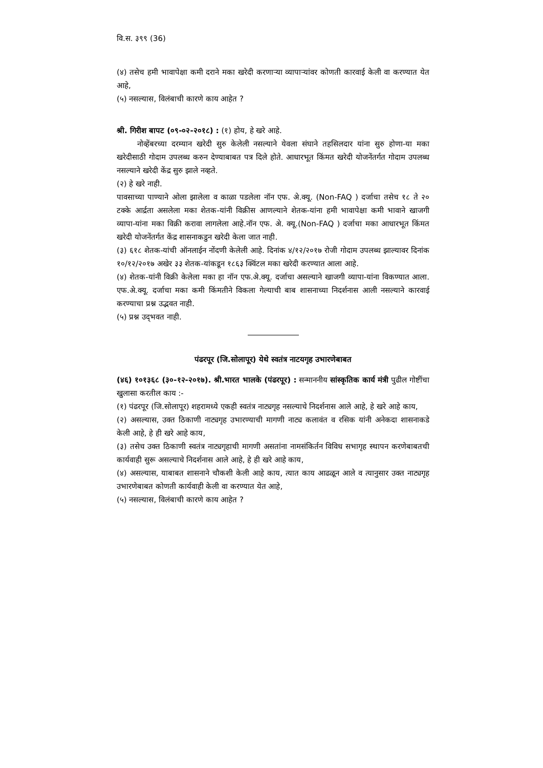वि.स. ३९९ (36)
(४) तसेच हमी भावापेक्षा कमी दराने मका खरेदी करणाऱ्या व्यापाऱ्यांवर कोणती कारवाई केली वा करण्यात येत आहे,
(५) नसल्यास, विलंबाची कारणे काय आहेत ?
श्री. गिरीश बापट (०९-०२-२०१८) : (१) होय, हे खरे आहे.
नोव्हेंबरच्या दरम्यान खरेदी सुरु केलेली नसल्याने येवला संघाने तहसिलदार यांना सुरु होणा-या मका खरेदीसाठी गोदाम उपलब्ध करुन देण्याबाबत पत्र दिले होते. आधारभूत किंमत खरेदी योजनेंतर्गत गोदाम उपलब्ध नसल्याने खरेदी केंद्र सुरु झाले नव्हते.
(२) हे खरे नाही.
पावसाच्या पाण्याने ओला झालेला व काळा पडलेला नॉन एफ. अे.क्यू. (Non-FAQ ) दर्जाचा तसेच १८ ते २० टक्के आर्द्रता असलेला मका शेतक-यांनी विक्रीस आणल्याने शेतक-यांना हमी भावापेक्षा कमी भावाने खाजगी व्यापा-यांना मका विक्री करावा लागलेला आहे.नॉन एफ. अे. क्यू.(Non-FAQ ) दर्जाचा मका आधारभूत किंमत खरेदी योजनेंतर्गत केंद्र शासनाकडुन खरेदी केला जात नाही.
(३) ६१८ शेतक-यांची ऑनलाईन नोंदणी केलेली आहे. दिनांक ४/१२/२०१७ रोजी गोदाम उपलब्ध झाल्यावर दिनांक १०/१२/२०१७ अखेर ३३ शेतक-यांकडून १८६३ क्विंटल मका खरेदी करण्यात आला आहे.
(४) शेतक-यांनी विक्री केलेला मका हा नॉन एफ.अे.क्यू. दर्जाचा असल्याने खाजगी व्यापा-यांना विकण्यात आला. एफ.अे.क्यू. दर्जाचा मका कमी किंमतीने विकला गेल्याची बाब शासनाच्या निदर्शनास आली नसल्याने कारवाई करण्याचा प्रश्न उद्भवत नाही.
(५) प्रश्न उद्‌भवत नाही.
पंढरपूर (जि.सोलापूर) येथे स्वतंत्र नाटयगृह उभारणेबाबत
(४६) १०१३६८ (३०-१२-२०१७). श्री.भारत भालके (पंढरपूर) : सन्माननीय सांस्कृतिक कार्य मंत्री पुढील गोष्टींचा खुलासा करतील काय :-
(१) पंढरपूर (जि.सोलापूर) शहरामध्ये एकही स्वतंत्र नाट्यगृह नसल्याचे निदर्शनास आले आहे, हे खरे आहे काय,
(२) असल्यास, उक्त ठिकाणी नाट्यगृह उभारण्याची मागणी नाट्य कलावंत व रसिक यांनी अनेकदा शासनाकडे केली आहे, हे ही खरे आहे काय,
(३) तसेच उक्त ठिकाणी स्वतंत्र नाट्यगृहाची मागणी असतांना नामसंकिर्तन विविध सभागृह स्थापन करणेबाबतची कार्यवाही सुरू असल्याचे निदर्शनास आले आहे, हे ही खरे आहे काय,
(४) असल्यास, याबाबत शासनाने चौकशी केली आहे काय, त्यात काय आढळून आले व त्यानुसार उक्त नाट्यगृह उभारणेबाबत कोणती कार्यवाही केली वा करण्यात येत आहे,
(५) नसल्यास, विलंबाची कारणे काय आहेत ?